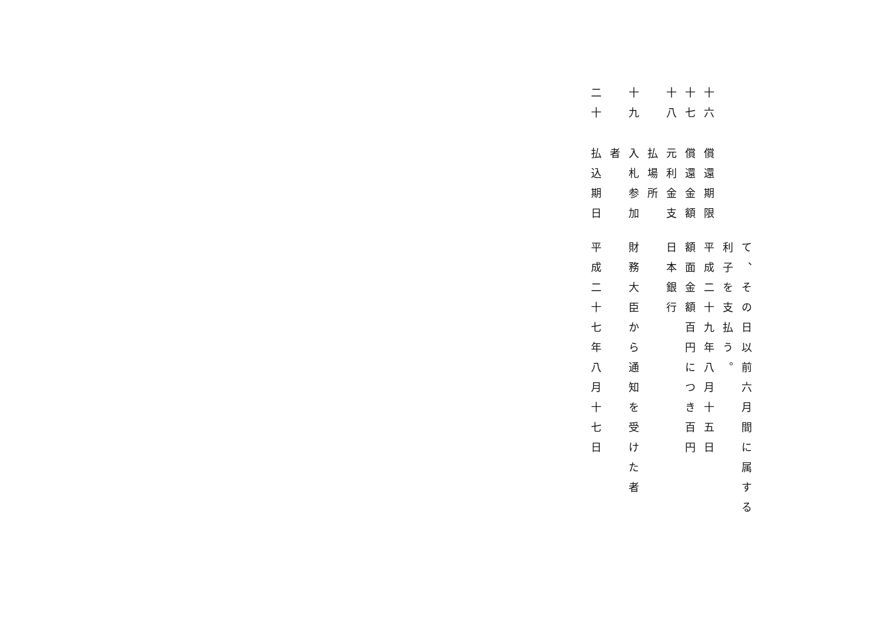て、その日以前六月間に属する
利子を支払う。
十六
償還期限
平成二十九年八月十五日
十七
償還金額
額面金額百円につき百円
十八
元利金支
日本銀行
払場所
十九
入札参加
財務大臣から通知を受けた者
者
二十
払込期日
平成二十七年八月十七日